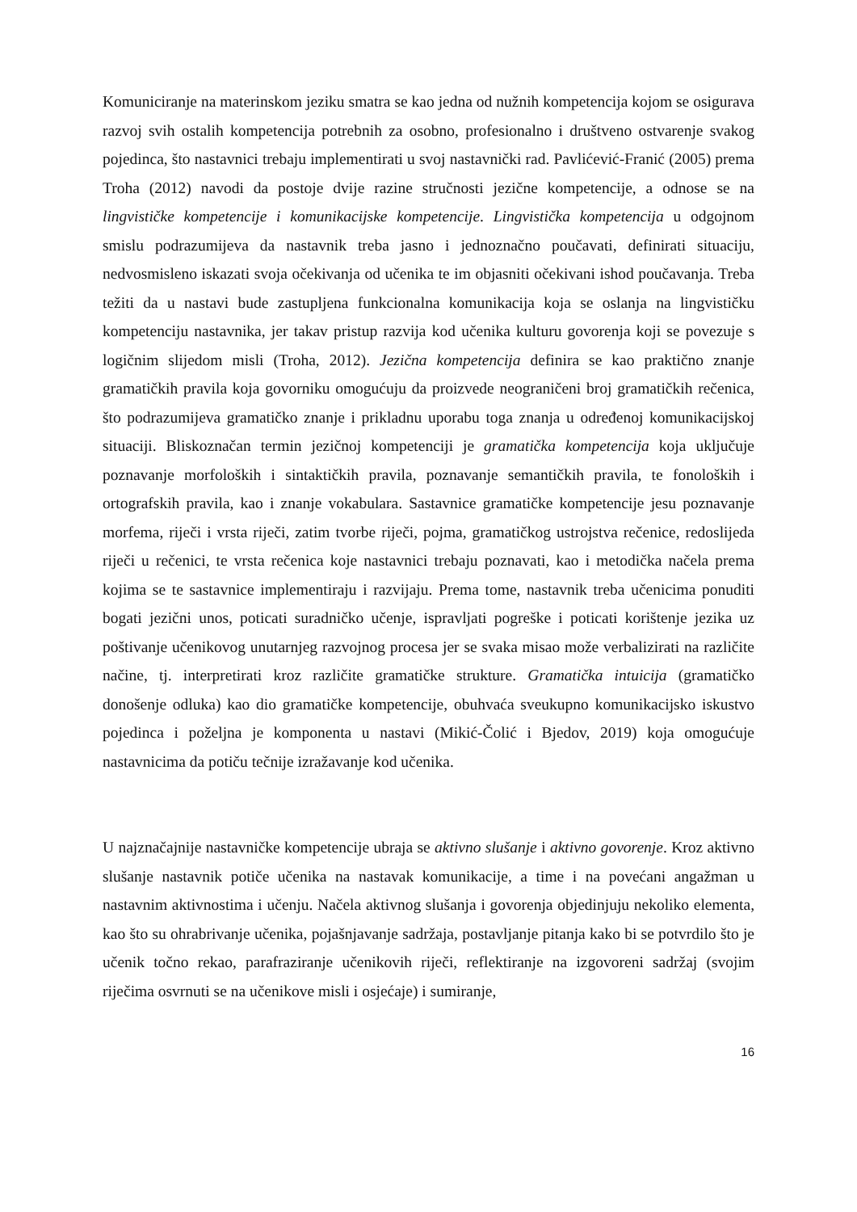Komuniciranje na materinskom jeziku smatra se kao jedna od nužnih kompetencija kojom se osigurava razvoj svih ostalih kompetencija potrebnih za osobno, profesionalno i društveno ostvarenje svakog pojedinca, što nastavnici trebaju implementirati u svoj nastavnički rad. Pavlićević-Franić (2005) prema Troha (2012) navodi da postoje dvije razine stručnosti jezične kompetencije, a odnose se na lingvističke kompetencije i komunikacijske kompetencije. Lingvistička kompetencija u odgojnom smislu podrazumijeva da nastavnik treba jasno i jednoznačno poučavati, definirati situaciju, nedvosmisleno iskazati svoja očekivanja od učenika te im objasniti očekivani ishod poučavanja. Treba težiti da u nastavi bude zastupljena funkcionalna komunikacija koja se oslanja na lingvističku kompetenciju nastavnika, jer takav pristup razvija kod učenika kulturu govorenja koji se povezuje s logičnim slijedom misli (Troha, 2012). Jezična kompetencija definira se kao praktično znanje gramatičkih pravila koja govorniku omogućuju da proizvede neograničeni broj gramatičkih rečenica, što podrazumijeva gramatičko znanje i prikladnu uporabu toga znanja u određenoj komunikacijskoj situaciji. Bliskoznačan termin jezičnoj kompetenciji je gramatička kompetencija koja uključuje poznavanje morfoloških i sintaktičkih pravila, poznavanje semantičkih pravila, te fonoloških i ortografskih pravila, kao i znanje vokabulara. Sastavnice gramatičke kompetencije jesu poznavanje morfema, riječi i vrsta riječi, zatim tvorbe riječi, pojma, gramatičkog ustrojstva rečenice, redoslijeda riječi u rečenici, te vrsta rečenica koje nastavnici trebaju poznavati, kao i metodička načela prema kojima se te sastavnice implementiraju i razvijaju. Prema tome, nastavnik treba učenicima ponuditi bogati jezični unos, poticati suradničko učenje, ispravljati pogreške i poticati korištenje jezika uz poštivanje učenikovog unutarnjeg razvojnog procesa jer se svaka misao može verbalizirati na različite načine, tj. interpretirati kroz različite gramatičke strukture. Gramatička intuicija (gramatičko donošenje odluka) kao dio gramatičke kompetencije, obuhvaća sveukupno komunikacijsko iskustvo pojedinca i poželjna je komponenta u nastavi (Mikić-Čolić i Bjedov, 2019) koja omogućuje nastavnicima da potiču tečnije izražavanje kod učenika.
U najznačajnije nastavničke kompetencije ubraja se aktivno slušanje i aktivno govorenje. Kroz aktivno slušanje nastavnik potiče učenika na nastavak komunikacije, a time i na povećani angažman u nastavnim aktivnostima i učenju. Načela aktivnog slušanja i govorenja objedinjuju nekoliko elementa, kao što su ohrabrivanje učenika, pojašnjavanje sadržaja, postavljanje pitanja kako bi se potvrdilo što je učenik točno rekao, parafraziranje učenikovih riječi, reflektiranje na izgovoreni sadržaj (svojim riječima osvrnuti se na učenikove misli i osjećaje) i sumiranje,
16